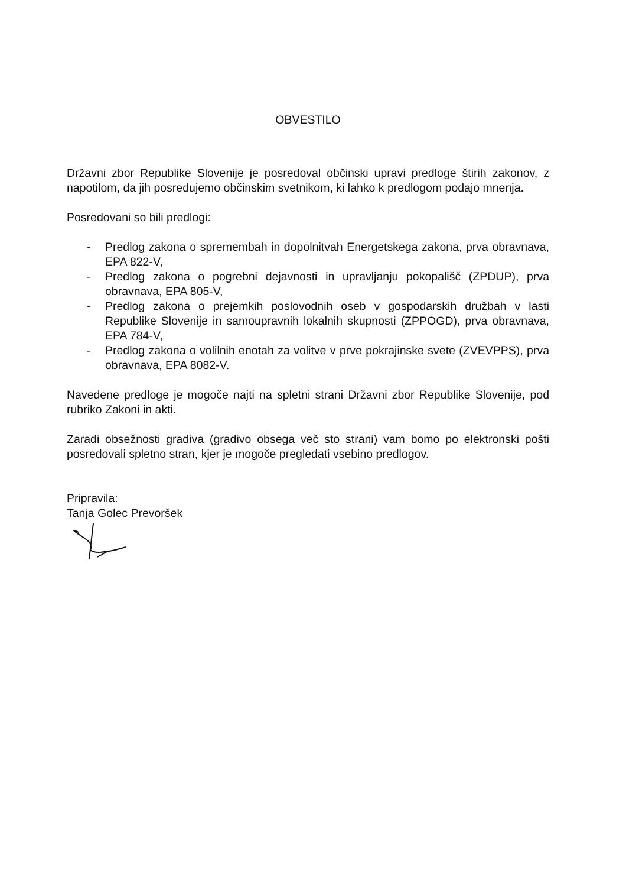OBVESTILO
Državni zbor Republike Slovenije je posredoval občinski upravi predloge štirih zakonov, z napotilom, da jih posredujemo občinskim svetnikom, ki lahko k predlogom podajo mnenja.
Posredovani so bili predlogi:
- Predlog zakona o spremembah in dopolnitvah Energetskega zakona, prva obravnava, EPA 822-V,
- Predlog zakona o pogrebni dejavnosti in upravljanju pokopališč (ZPDUP), prva obravnava, EPA 805-V,
- Predlog zakona o prejemkih poslovodnih oseb v gospodarskih družbah v lasti Republike Slovenije in samoupravnih lokalnih skupnosti (ZPPOGD), prva obravnava, EPA 784-V,
- Predlog zakona o volilnih enotah za volitve v prve pokrajinske svete (ZVEVPPS), prva obravnava, EPA 8082-V.
Navedene predloge je mogoče najti na spletni strani Državni zbor Republike Slovenije, pod rubriko Zakoni in akti.
Zaradi obsežnosti gradiva (gradivo obsega več sto strani) vam bomo po elektronski pošti posredovali spletno stran, kjer je mogoče pregledati vsebino predlogov.
Pripravila:
Tanja Golec Prevoršek